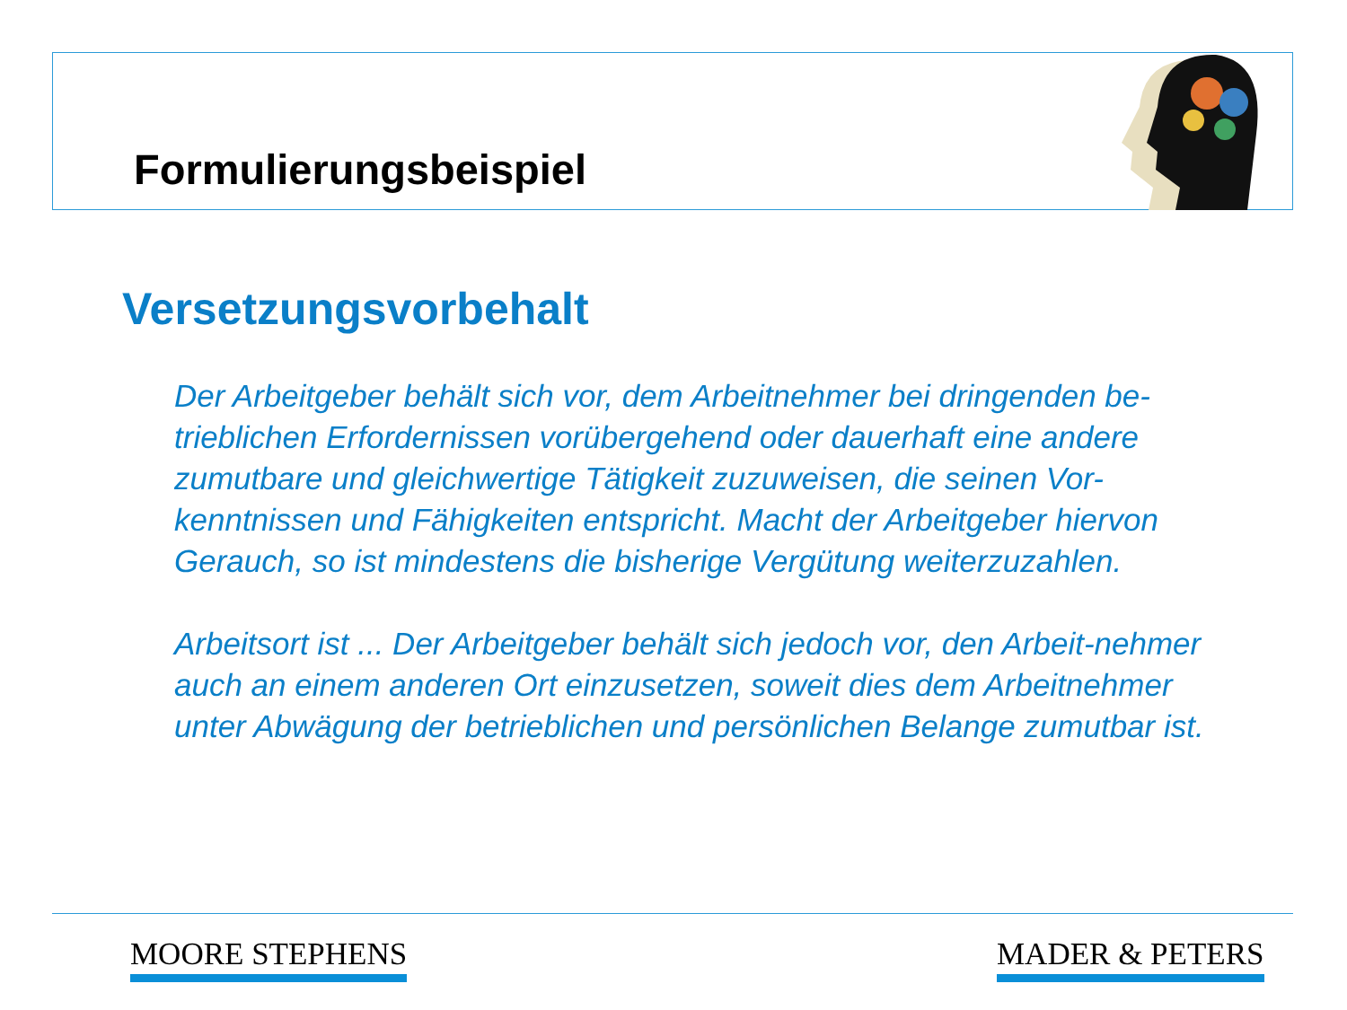Formulierungsbeispiel
Versetzungsvorbehalt
Der Arbeitgeber behält sich vor, dem Arbeitnehmer bei dringenden be-trieblichen Erfordernissen vorübergehend oder dauerhaft eine andere zumutbare und gleichwertige Tätigkeit zuzuweisen, die seinen Vor-kenntnissen und Fähigkeiten entspricht. Macht der Arbeitgeber hiervon Gerauch, so ist mindestens die bisherige Vergütung weiterzuzahlen.
Arbeitsort ist ... Der Arbeitgeber behält sich jedoch vor, den Arbeit-nehmer auch an einem anderen Ort einzusetzen, soweit dies dem Arbeitnehmer unter Abwägung der betrieblichen und persönlichen Belange zumutbar ist.
MOORE STEPHENS MADER & PETERS